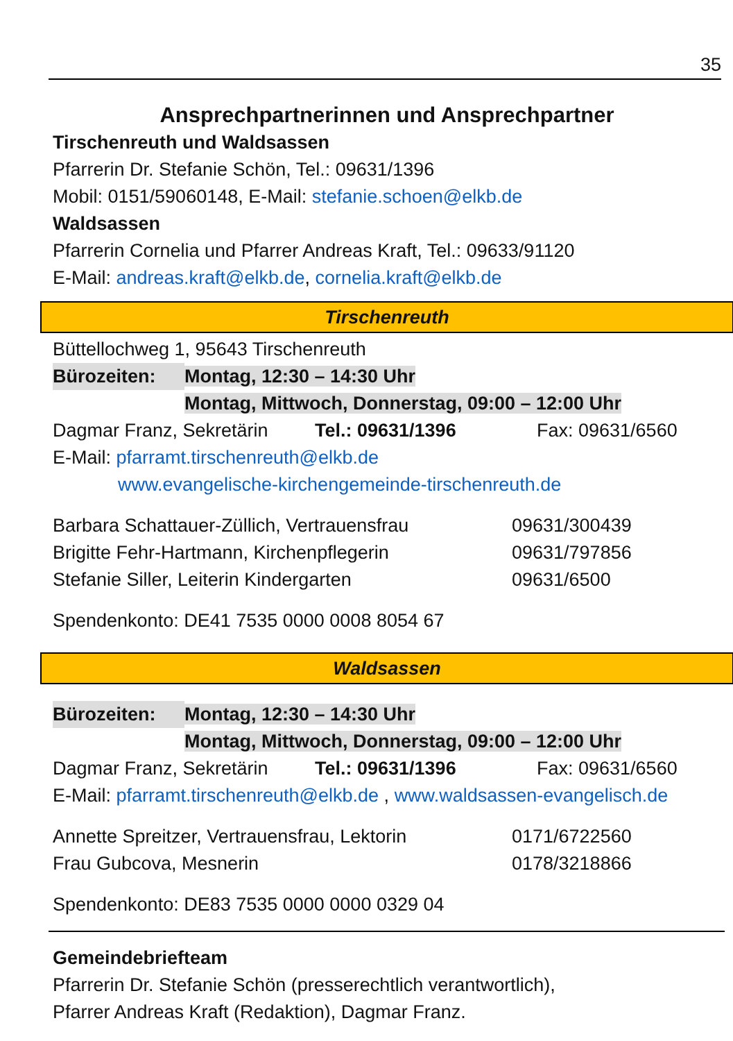35
Ansprechpartnerinnen und Ansprechpartner
Tirschenreuth und Waldsassen
Pfarrerin Dr. Stefanie Schön, Tel.: 09631/1396
Mobil: 0151/59060148, E-Mail: stefanie.schoen@elkb.de
Waldsassen
Pfarrerin Cornelia und Pfarrer Andreas Kraft, Tel.: 09633/91120
E-Mail: andreas.kraft@elkb.de, cornelia.kraft@elkb.de
Tirschenreuth
Büttellochweg 1, 95643 Tirschenreuth
Bürozeiten: Montag, 12:30 – 14:30 Uhr
Montag, Mittwoch, Donnerstag, 09:00 – 12:00 Uhr
Dagmar Franz, Sekretärin Tel.: 09631/1396 Fax: 09631/6560
E-Mail: pfarramt.tirschenreuth@elkb.de
www.evangelische-kirchengemeinde-tirschenreuth.de
Barbara Schattauer-Züllich, Vertrauensfrau 09631/300439
Brigitte Fehr-Hartmann, Kirchenpflegerin 09631/797856
Stefanie Siller, Leiterin Kindergarten 09631/6500
Spendenkonto: DE41 7535 0000 0008 8054 67
Waldsassen
Bürozeiten: Montag, 12:30 – 14:30 Uhr
Montag, Mittwoch, Donnerstag, 09:00 – 12:00 Uhr
Dagmar Franz, Sekretärin Tel.: 09631/1396 Fax: 09631/6560
E-Mail: pfarramt.tirschenreuth@elkb.de , www.waldsassen-evangelisch.de
Annette Spreitzer, Vertrauensfrau, Lektorin 0171/6722560
Frau Gubcova, Mesnerin 0178/3218866
Spendenkonto: DE83 7535 0000 0000 0329 04
Gemeindebriefteam
Pfarrerin Dr. Stefanie Schön (presserechtlich verantwortlich),
Pfarrer Andreas Kraft (Redaktion), Dagmar Franz.